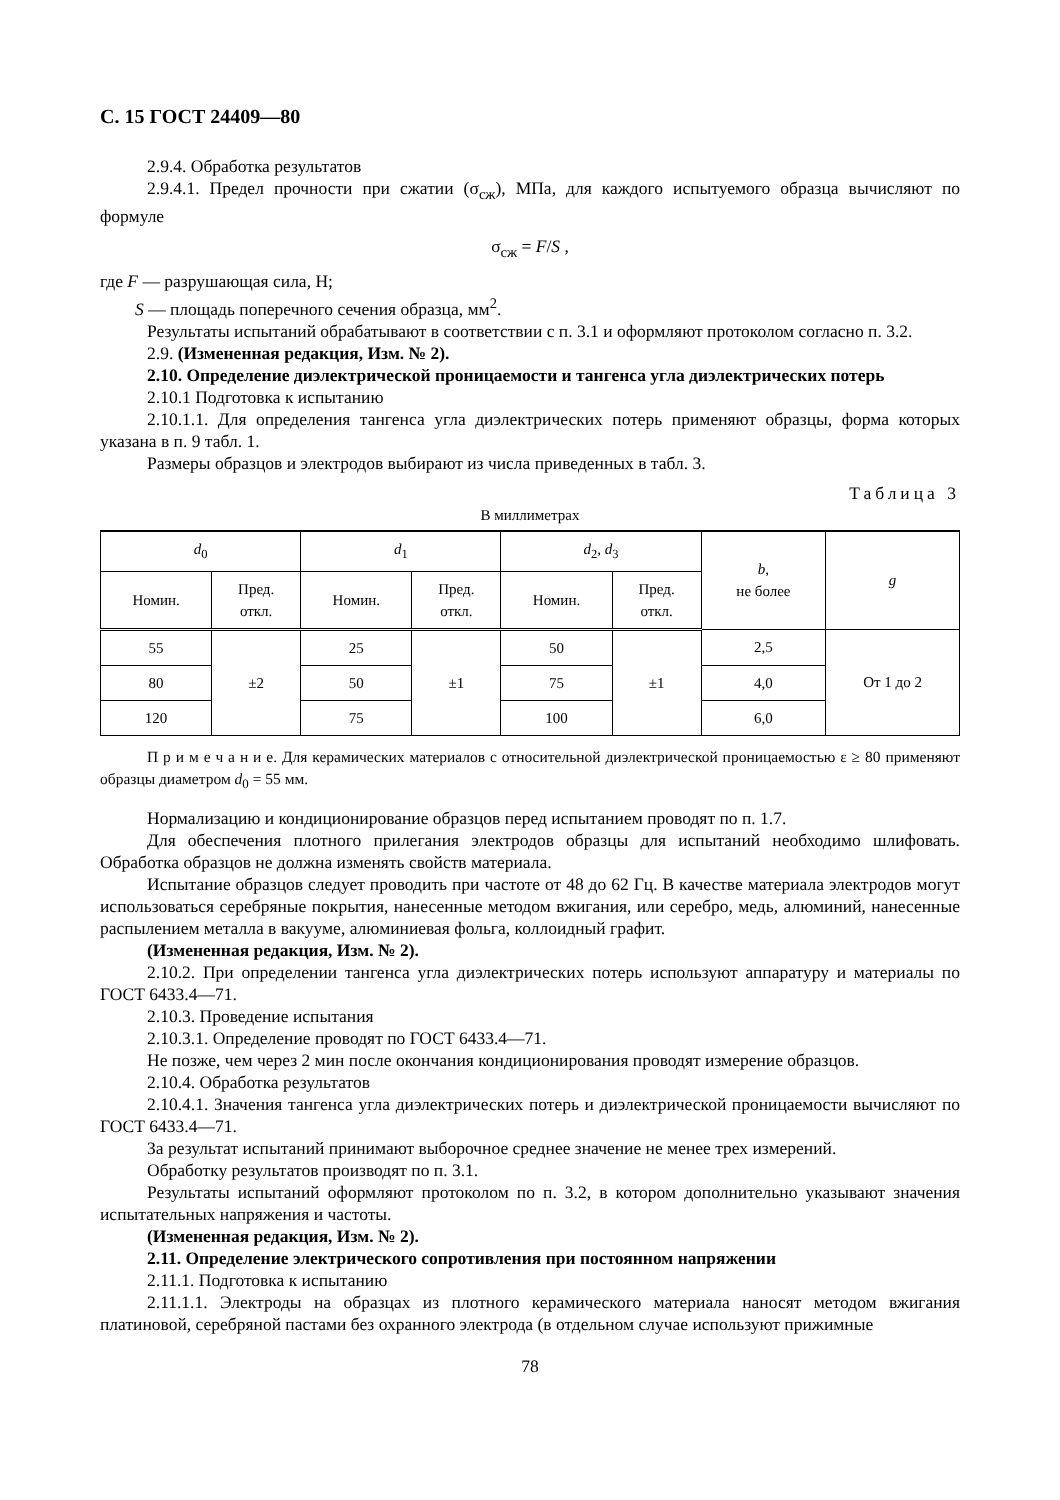С. 15 ГОСТ 24409—80
2.9.4. Обработка результатов
2.9.4.1. Предел прочности при сжатии (σ<sub>сж</sub>), МПа, для каждого испытуемого образца вычисляют по формуле
σ<sub>сж</sub> = F/S ,
где F — разрушающая сила, Н;
S — площадь поперечного сечения образца, мм<sup>2</sup>.
Результаты испытаний обрабатывают в соответствии с п. 3.1 и оформляют протоколом согласно п. 3.2.
2.9. (Измененная редакция, Изм. № 2).
2.10. Определение диэлектрической проницаемости и тангенса угла диэлектрических потерь
2.10.1 Подготовка к испытанию
2.10.1.1. Для определения тангенса угла диэлектрических потерь применяют образцы, форма которых указана в п. 9 табл. 1.
Размеры образцов и электродов выбирают из числа приведенных в табл. 3.
Таблица 3
В миллиметрах
| d<sub>0</sub> | | d<sub>1</sub> | | d<sub>2</sub>, d<sub>3</sub> | | b , не более | g |
| --- | --- | --- | --- | --- | --- | --- | --- |
| Номин. | Пред. откл. | Номин. | Пред. откл. | Номин. | Пред. откл. | | |
| 55 | ±2 | 25 | ±1 | 50 | ±1 | 2,5 | От 1 до 2 |
| 80 | | 50 | | 75 | | 4,0 | |
| 120 | | 75 | | 100 | | 6,0 | |
П р и м е ч а н и е. Для керамических материалов с относительной диэлектрической проницаемостью ε ≥ 80 применяют образцы диаметром d<sub>0</sub> = 55 мм.
Нормализацию и кондиционирование образцов перед испытанием проводят по п. 1.7.
Для обеспечения плотного прилегания электродов образцы для испытаний необходимо шлифовать. Обработка образцов не должна изменять свойств материала.
Испытание образцов следует проводить при частоте от 48 до 62 Гц. В качестве материала электродов могут использоваться серебряные покрытия, нанесенные методом вжигания, или серебро, медь, алюминий, нанесенные распылением металла в вакууме, алюминиевая фольга, коллоидный графит.
(Измененная редакция, Изм. № 2).
2.10.2. При определении тангенса угла диэлектрических потерь используют аппаратуру и материалы по ГОСТ 6433.4—71.
2.10.3. Проведение испытания
2.10.3.1. Определение проводят по ГОСТ 6433.4—71.
Не позже, чем через 2 мин после окончания кондиционирования проводят измерение образцов.
2.10.4. Обработка результатов
2.10.4.1. Значения тангенса угла диэлектрических потерь и диэлектрической проницаемости вычисляют по ГОСТ 6433.4—71.
За результат испытаний принимают выборочное среднее значение не менее трех измерений.
Обработку результатов производят по п. 3.1.
Результаты испытаний оформляют протоколом по п. 3.2, в котором дополнительно указывают значения испытательных напряжения и частоты.
(Измененная редакция, Изм. № 2).
2.11. Определение электрического сопротивления при постоянном напряжении
2.11.1. Подготовка к испытанию
2.11.1.1. Электроды на образцах из плотного керамического материала наносят методом вжигания платиновой, серебряной пастами без охранного электрода (в отдельном случае используют прижимные
78